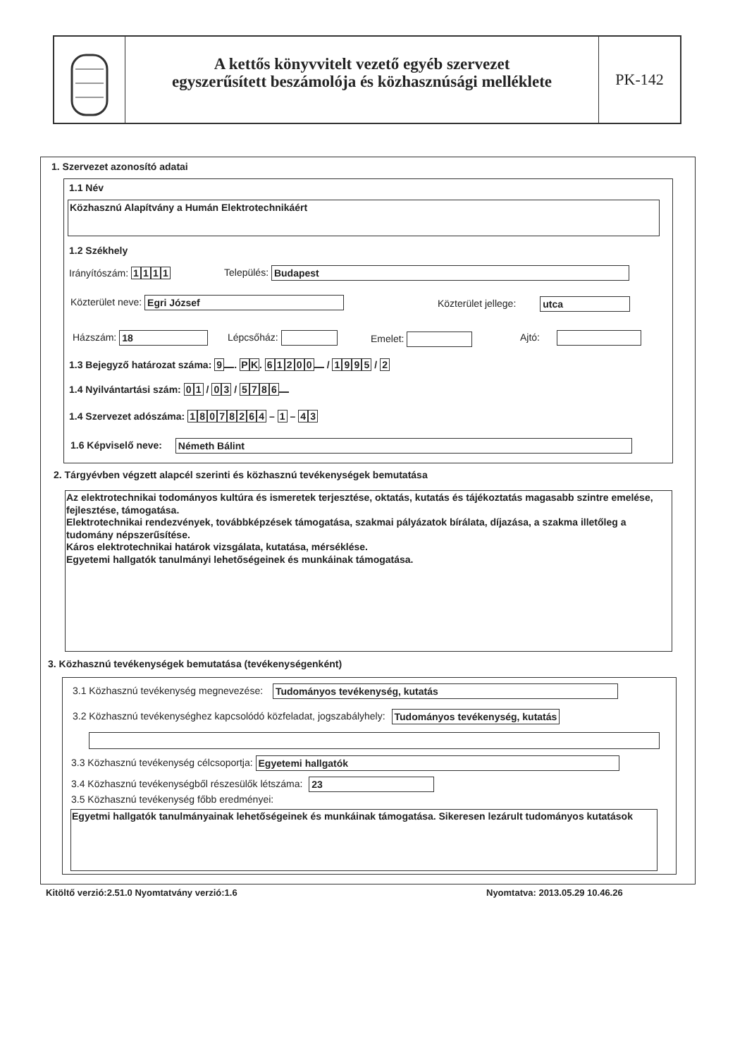A kettős könyvvitelt vezető egyéb szervezet
egyszerűsített beszámolója és közhasznúsági melléklete
PK-142
1. Szervezet azonosító adatai
1.1 Név
Közhasznú Alapítvány a Humán Elektrotechnikáért
1.2 Székhely
Irányítószám: 1111 Település: Budapest
Közterület neve: Egri József Közterület jellege: utca
Házszám: 18 Lépcsőház: Emelet: Ajtó:
1.3 Bejegyző határozat száma: 9 . PK. 61200 / 1995 / 2
1.4 Nyilvántartási szám: 01 / 03 / 5786
1.4 Szervezet adószáma: 18078264 – 1 – 4 3
1.6 Képviselő neve: Németh Bálint
2. Tárgyévben végzett alapcél szerinti és közhasznú tevékenységek bemutatása
Az elektrotechnikai todományos kultúra és ismeretek terjesztése, oktatás, kutatás és tájékoztatás magasabb szintre emelése, fejlesztése, támogatása.
Elektrotechnikai rendezvények, továbbképzések támogatása, szakmai pályázatok bírálata, díjazása, a szakma illetőleg a tudomány népszerűsítése.
Káros elektrotechnikai határok vizsgálata, kutatása, mérséklése.
Egyetemi hallgatók tanulmányi lehetőségeinek és munkáinak támogatása.
3. Közhasznú tevékenységek bemutatása (tevékenységenként)
3.1 Közhasznú tevékenység megnevezése: Tudományos tevékenység, kutatás
3.2 Közhasznú tevékenységhez kapcsolódó közfeladat, jogszabályhely: Tudományos tevékenység, kutatás
3.3 Közhasznú tevékenység célcsoportja: Egyetemi hallgatók
3.4 Közhasznú tevékenységből részesülők létszáma: 23
3.5 Közhasznú tevékenység főbb eredményei:
Egyetmi hallgatók tanulmányainak lehetőségeinek és munkáinak támogatása. Sikeresen lezárult tudományos kutatások
Kitöltő verzió:2.51.0 Nyomtatvány verzió:1.6
Nyomtatva: 2013.05.29 10.46.26